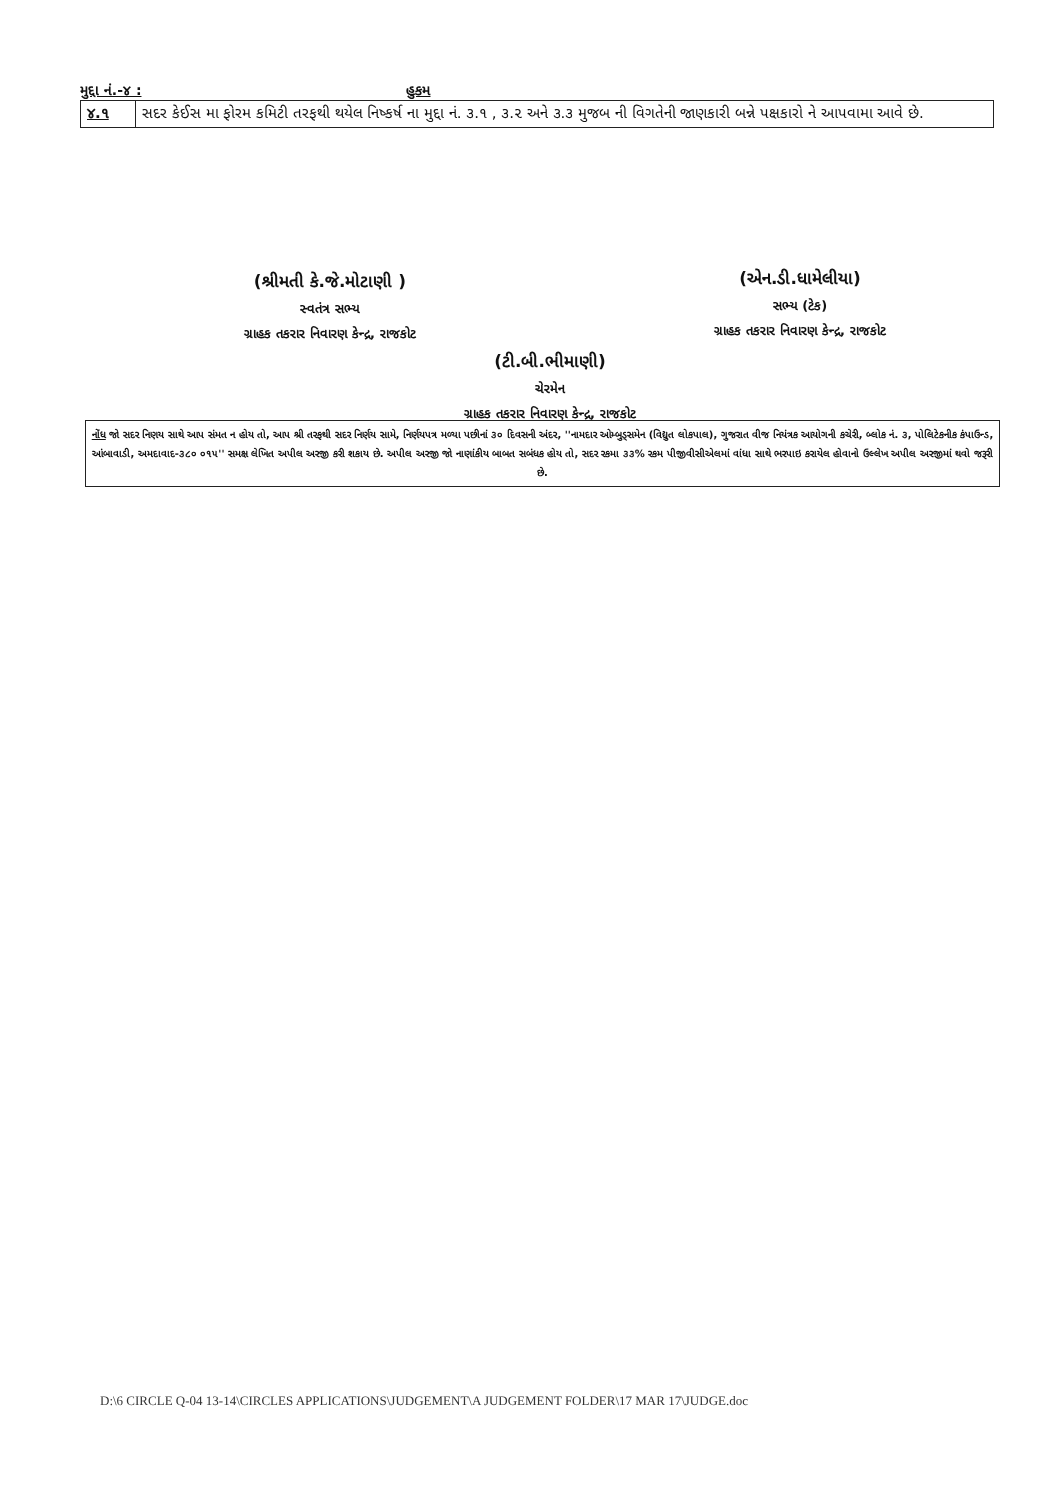મુદ્દા નં.-૪ : હુકમ
| ૪.૧ | સદર કેઈસ મા ફોરમ કમિટી તરફથી થયેલ નિષ્કર્ષ ના મુદ્દા નં. ૩.૧ , ૩.૨ અને ૩.૩ મુજબ ની વિગતેની જાણકારી બન્ને પક્ષકારો ને આપવામા આવે છે. |
(શ્રીમતી કે.જે.મોટાણી )
સ્વતંત્ર સભ્ય
ગ્રાહક તકરાર નિવારણ કેન્દ્ર, રાજકોટ
(એન.ડી.ધામેલીયા)
સભ્ય (ટેક)
ગ્રાહક તકરાર નિવારણ કેન્દ્ર, રાજકોટ
(ટી.બી.ભીમાણી)
ચેરમેન
ગ્રાહક તકરાર નિવારણ કેન્દ્ર, રાજકોટ
નોંધ જો સદર નિણય સાથે આપ સંમત ન હોય તો, આપ શ્રી તરફથી સદર નિર્ણય સામે, નિર્ણયપત્ર મળ્યા પછીનાં ૩૦ દિવસની અંદર, ''નામદાર ઓમ્બુડ્સમેન (વિદ્યુત લોકપાલ), ગુજરાત વીજ નિયંત્રક આયોગની કચેરી, બ્લોક નં. ૩, પોલિટેકનીક કંપાઉન્ડ, આંબાવાડી, અમદાવાદ-૩૮૦ ૦૧૫'' સમક્ષ લેખિત અપીલ અરજી કરી શકાય છે. અપીલ અરજી જો નાણાંકીય બાબત સબંધક હોય તો, સદર રકમા ૩૩% રકમ પીજીવીસીએલમાં વાંધા સાથે ભરપાઇ કરાયેલ હોવાનો ઉલ્લેખ અપીલ અરજીમાં થવો જરૂરી છે.
D:\6 CIRCLE Q-04 13-14\CIRCLES APPLICATIONS\JUDGEMENT\A JUDGEMENT FOLDER\17 MAR 17\JUDGE.doc